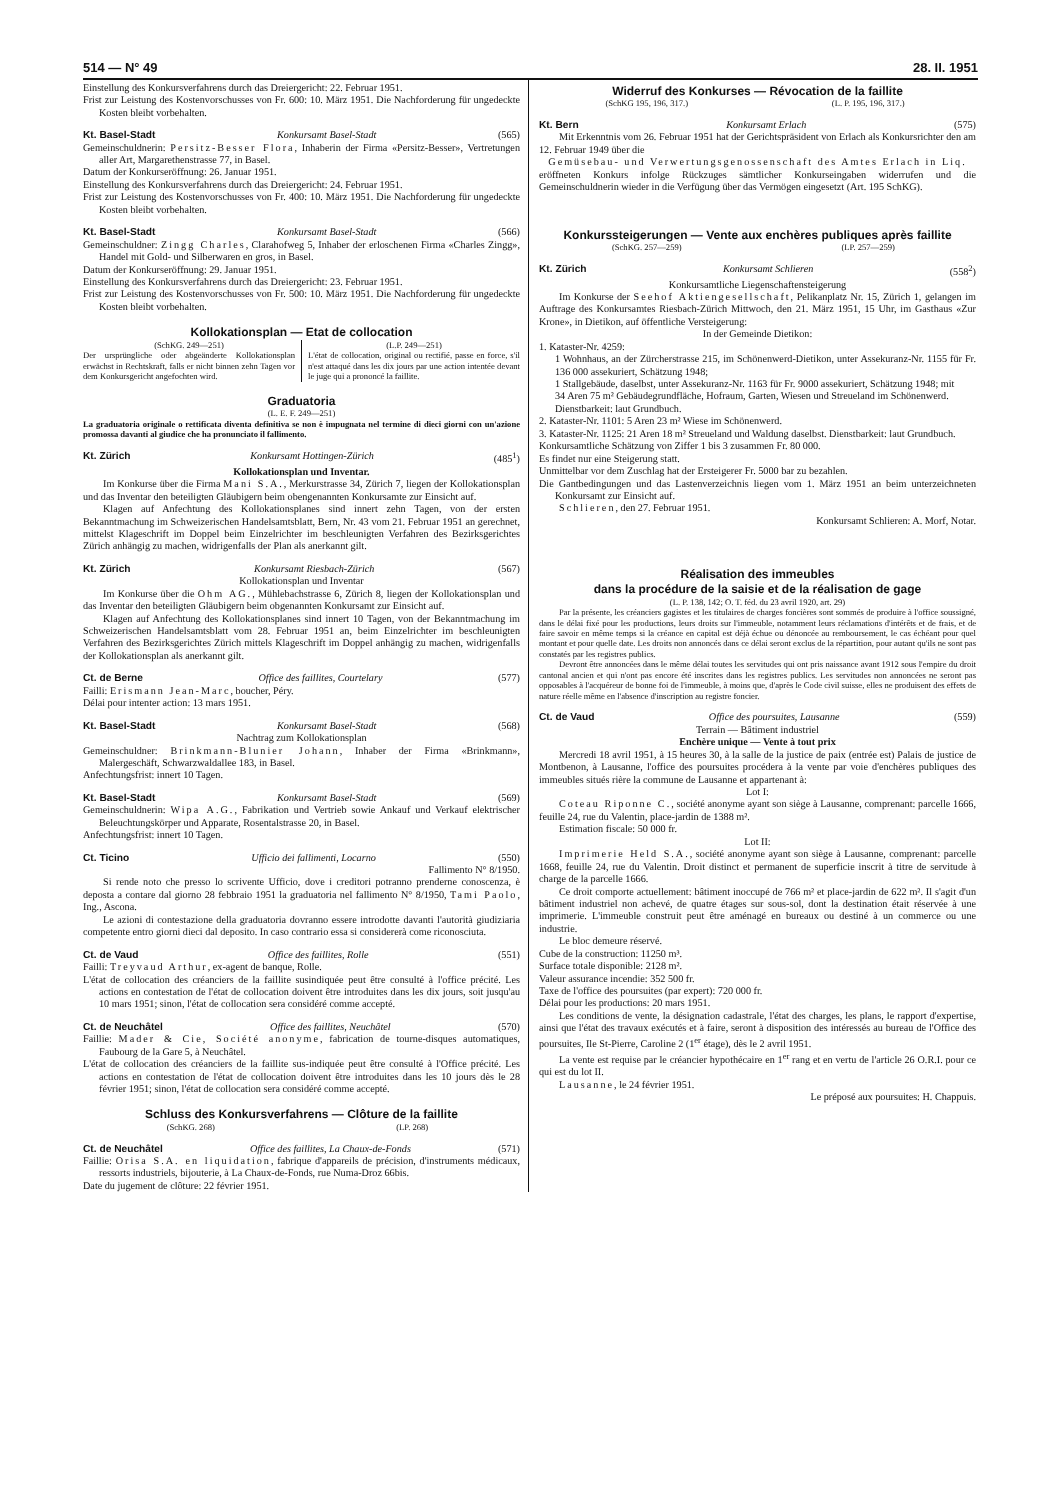514 — N° 49 28. II. 1951
Einstellung des Konkursverfahrens durch das Dreiergericht: 22. Februar 1951.
Frist zur Leistung des Kostenvorschusses von Fr. 600: 10. März 1951. Die Nachforderung für ungedeckte Kosten bleibt vorbehalten.
Kt. Basel-Stadt Konkursamt Basel-Stadt (565)
Gemeinschuldnerin: Persitz-Besser Flora, Inhaberin der Firma «Persitz-Besser», Vertretungen aller Art, Margarethenstrasse 77, in Basel.
Datum der Konkurseröffnung: 26. Januar 1951.
Einstellung des Konkursverfahrens durch das Dreiergericht: 24. Februar 1951.
Frist zur Leistung des Kostenvorschusses von Fr. 400: 10. März 1951. Die Nachforderung für ungedeckte Kosten bleibt vorbehalten.
Kt. Basel-Stadt Konkursamt Basel-Stadt (566)
Gemeinschuldner: Zingg Charles, Clarahofweg 5, Inhaber der erloschenen Firma «Charles Zingg», Handel mit Gold- und Silberwaren en gros, in Basel.
Datum der Konkurseröffnung: 29. Januar 1951.
Einstellung des Konkursverfahrens durch das Dreiergericht: 23. Februar 1951.
Frist zur Leistung des Kostenvorschusses von Fr. 500: 10. März 1951. Die Nachforderung für ungedeckte Kosten bleibt vorbehalten.
Kollokationsplan — Etat de collocation
(SchKG. 249—251)
Der ursprüngliche oder abgeänderte Kollokationsplan erwächst in Rechtskraft, falls er nicht binnen zehn Tagen vor dem Konkursgericht angefochten wird.
(L.P. 249—251)
L'état de collocation, original ou rectifié, passe en force, s'il n'est attaqué dans les dix jours par une action intentée devant le juge qui a prononcé la faillite.
Graduatoria
(L. E. F. 249—251)
La graduatoria originale o rettificata diventa definitiva se non è impugnata nel termine di dieci giorni con un'azione promossa davanti al giudice che ha pronunciato il fallimento.
Kt. Zürich Konkursamt Hottingen-Zürich (485<sup>1</sup>)
Kollokationsplan und Inventar.
Im Konkurse über die Firma Mani S.A., Merkurstrasse 34, Zürich 7, liegen der Kollokationsplan und das Inventar den beteiligten Gläubigern beim obengenannten Konkursamte zur Einsicht auf.
Klagen auf Anfechtung des Kollokationsplanes sind innert zehn Tagen, von der ersten Bekanntmachung im Schweizerischen Handelsamtsblatt, Bern, Nr. 43 vom 21. Februar 1951 an gerechnet, mittelst Klageschrift im Doppel beim Einzelrichter im beschleunigten Verfahren des Bezirksgerichtes Zürich anhängig zu machen, widrigenfalls der Plan als anerkannt gilt.
Kt. Zürich Konkursamt Riesbach-Zürich (567)
Kollokationsplan und Inventar
Im Konkurse über die Ohm AG., Mühlebachstrasse 6, Zürich 8, liegen der Kollokationsplan und das Inventar den beteiligten Gläubigern beim obgenannten Konkursamt zur Einsicht auf.
Klagen auf Anfechtung des Kollokationsplanes sind innert 10 Tagen, von der Bekanntmachung im Schweizerischen Handelsamtsblatt vom 28. Februar 1951 an, beim Einzelrichter im beschleunigten Verfahren des Bezirksgerichtes Zürich mittels Klageschrift im Doppel anhängig zu machen, widrigenfalls der Kollokationsplan als anerkannt gilt.
Ct. de Berne Office des faillites, Courtelary (577)
Failli: Erismann Jean-Marc, boucher, Péry.
Délai pour intenter action: 13 mars 1951.
Kt. Basel-Stadt Konkursamt Basel-Stadt (568)
Nachtrag zum Kollokationsplan
Gemeinschuldner: Brinkmann-Blunier Johann, Inhaber der Firma «Brinkmann», Malergeschäft, Schwarzwaldallee 183, in Basel.
Anfechtungsfrist: innert 10 Tagen.
Kt. Basel-Stadt Konkursamt Basel-Stadt (569)
Gemeinschuldnerin: Wipa A.G., Fabrikation und Vertrieb sowie Ankauf und Verkauf elektrischer Beleuchtungskörper und Apparate, Rosentalstrasse 20, in Basel.
Anfechtungsfrist: innert 10 Tagen.
Ct. Ticino Ufficio dei fallimenti, Locarno (550)
Fallimento N° 8/1950.
Si rende noto che presso lo scrivente Ufficio, dove i creditori potranno prenderne conoscenza, è deposta a contare dal giorno 28 febbraio 1951 la graduatoria nel fallimento N° 8/1950, Tami Paolo, Ing., Ascona.
Le azioni di contestazione della graduatoria dovranno essere introdotte davanti l'autorità giudiziaria competente entro giorni dieci dal deposito. In caso contrario essa si considererà come riconosciuta.
Ct. de Vaud Office des faillites, Rolle (551)
Failli: Treyvaud Arthur, ex-agent de banque, Rolle.
L'état de collocation des créanciers de la faillite susindiquée peut être consulté à l'office précité. Les actions en contestation de l'état de collocation doivent être introduites dans les dix jours, soit jusqu'au 10 mars 1951; sinon, l'état de collocation sera considéré comme accepté.
Ct. de Neuchâtel Office des faillites, Neuchâtel (570)
Faillie: Mader & Cie, Société anonyme, fabrication de tourne-disques automatiques, Faubourg de la Gare 5, à Neuchâtel.
L'état de collocation des créanciers de la faillite sus-indiquée peut être consulté à l'Office précité. Les actions en contestation de l'état de collocation doivent être introduites dans les 10 jours dès le 28 février 1951; sinon, l'état de collocation sera considéré comme accepté.
Schluss des Konkursverfahrens — Clôture de la faillite
(SchKG. 268) (LP. 268)
Ct. de Neuchâtel Office des faillites, La Chaux-de-Fonds (571)
Faillie: Orisa S.A. en liquidation, fabrique d'appareils de précision, d'instruments médicaux, ressorts industriels, bijouterie, à La Chaux-de-Fonds, rue Numa-Droz 66bis.
Date du jugement de clôture: 22 février 1951.
Widerruf des Konkurses — Révocation de la faillite
(SchKG 195, 196, 317.) (L. P. 195, 196, 317.)
Kt. Bern Konkursamt Erlach (575)
Mit Erkenntnis vom 26. Februar 1951 hat der Gerichtspräsident von Erlach als Konkursrichter den am 12. Februar 1949 über die
Gemüsebau- und Verwertungsgenossenschaft des Amtes Erlach in Liq.
eröffneten Konkurs infolge Rückzuges sämtlicher Konkurseingaben widerrufen und die Gemeinschuldnerin wieder in die Verfügung über das Vermögen eingesetzt (Art. 195 SchKG).
Konkurssteigerungen — Vente aux enchères publiques après faillite
(SchKG. 257—259) (LP. 257—259)
Kt. Zürich Konkursamt Schlieren (558<sup>2</sup>)
Konkursamtliche Liegenschaftensteigerung
Im Konkurse der Seehof Aktiengesellschaft, Pelikanplatz Nr. 15, Zürich 1, gelangen im Auftrage des Konkursamtes Riesbach-Zürich Mittwoch, den 21. März 1951, 15 Uhr, im Gasthaus «Zur Krone», in Dietikon, auf öffentliche Versteigerung:
In der Gemeinde Dietikon:
1. Kataster-Nr. 4259:
1 Wohnhaus, an der Zürcherstrasse 215, im Schönenwerd-Dietikon, unter Assekuranz-Nr. 1155 für Fr. 136 000 assekuriert, Schätzung 1948;
1 Stallgebäude, daselbst, unter Assekuranz-Nr. 1163 für Fr. 9000 assekuriert, Schätzung 1948; mit
34 Aren 75 m² Gebäudegrundfläche, Hofraum, Garten, Wiesen und Streueland im Schönenwerd.
Dienstbarkeit: laut Grundbuch.
2. Kataster-Nr. 1101: 5 Aren 23 m² Wiese im Schönenwerd.
3. Kataster-Nr. 1125: 21 Aren 18 m² Streueland und Waldung daselbst. Dienstbarkeit: laut Grundbuch.
Konkursamtliche Schätzung von Ziffer 1 bis 3 zusammen Fr. 80 000.
Es findet nur eine Steigerung statt.
Unmittelbar vor dem Zuschlag hat der Ersteigerer Fr. 5000 bar zu bezahlen.
Die Gantbedingungen und das Lastenverzeichnis liegen vom 1. März 1951 an beim unterzeichneten Konkursamt zur Einsicht auf.
Schlieren, den 27. Februar 1951.
Konkursamt Schlieren: A. Morf, Notar.
Réalisation des immeubles
dans la procédure de la saisie et de la réalisation de gage
(L. P. 138, 142; O. T. féd. du 23 avril 1920, art. 29)
Par la présente, les créanciers gagistes et les titulaires de charges foncières sont sommés de produire à l'office soussigné, dans le délai fixé pour les productions, leurs droits sur l'immeuble, notamment leurs réclamations d'intérêts et de frais, et de faire savoir en même temps si la créance en capital est déjà échue ou dénoncée au remboursement, le cas échéant pour quel montant et pour quelle date. Les droits non annoncés dans ce délai seront exclus de la répartition, pour autant qu'ils ne sont pas constatés par les registres publics.
Devront être annoncées dans le même délai toutes les servitudes qui ont pris naissance avant 1912 sous l'empire du droit cantonal ancien et qui n'ont pas encore été inscrites dans les registres publics. Les servitudes non annoncées ne seront pas opposables à l'acquéreur de bonne foi de l'immeuble, à moins que, d'après le Code civil suisse, elles ne produisent des effets de nature réelle même en l'absence d'inscription au registre foncier.
Ct. de Vaud Office des poursuites, Lausanne (559)
Terrain — Bâtiment industriel
Enchère unique — Vente à tout prix
Mercredi 18 avril 1951, à 15 heures 30, à la salle de la justice de paix (entrée est) Palais de justice de Montbenon, à Lausanne, l'office des poursuites procédera à la vente par voie d'enchères publiques des immeubles situés rière la commune de Lausanne et appartenant à:
Lot I:
Coteau Riponne C., société anonyme ayant son siège à Lausanne, comprenant: parcelle 1666, feuille 24, rue du Valentin, place-jardin de 1388 m².
Estimation fiscale: 50 000 fr.
Lot II:
Imprimerie Held S.A., société anonyme ayant son siège à Lausanne, comprenant: parcelle 1668, feuille 24, rue du Valentin. Droit distinct et permanent de superficie inscrit à titre de servitude à charge de la parcelle 1666.
Ce droit comporte actuellement: bâtiment inoccupé de 766 m² et place-jardin de 622 m². Il s'agit d'un bâtiment industriel non achevé, de quatre étages sur sous-sol, dont la destination était réservée à une imprimerie. L'immeuble construit peut être aménagé en bureaux ou destiné à un commerce ou une industrie.
Le bloc demeure réservé.
Cube de la construction: 11250 m³.
Surface totale disponible: 2128 m².
Valeur assurance incendie: 352 500 fr.
Taxe de l'office des poursuites (par expert): 720 000 fr.
Délai pour les productions: 20 mars 1951.
Les conditions de vente, la désignation cadastrale, l'état des charges, les plans, le rapport d'expertise, ainsi que l'état des travaux exécutés et à faire, seront à disposition des intéressés au bureau de l'Office des poursuites, Ile St-Pierre, Caroline 2 (1<sup>er</sup> étage), dès le 2 avril 1951.
La vente est requise par le créancier hypothécaire en 1<sup>er</sup> rang et en vertu de l'article 26 O.R.I. pour ce qui est du lot II.
Lausanne, le 24 février 1951.
Le préposé aux poursuites: H. Chappuis.